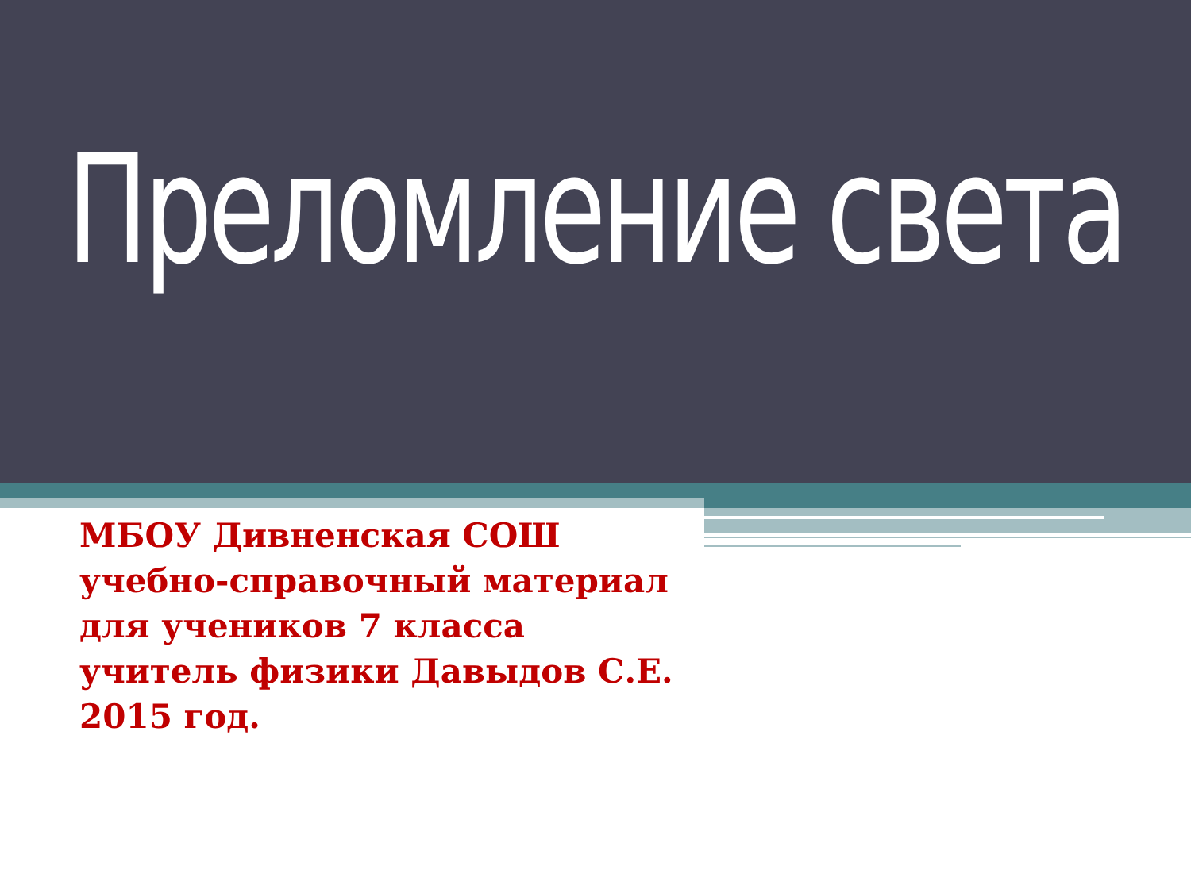Преломление света
МБОУ Дивненская СОШ
учебно-справочный материал
для учеников 7 класса
учитель физики Давыдов С.Е.
2015 год.